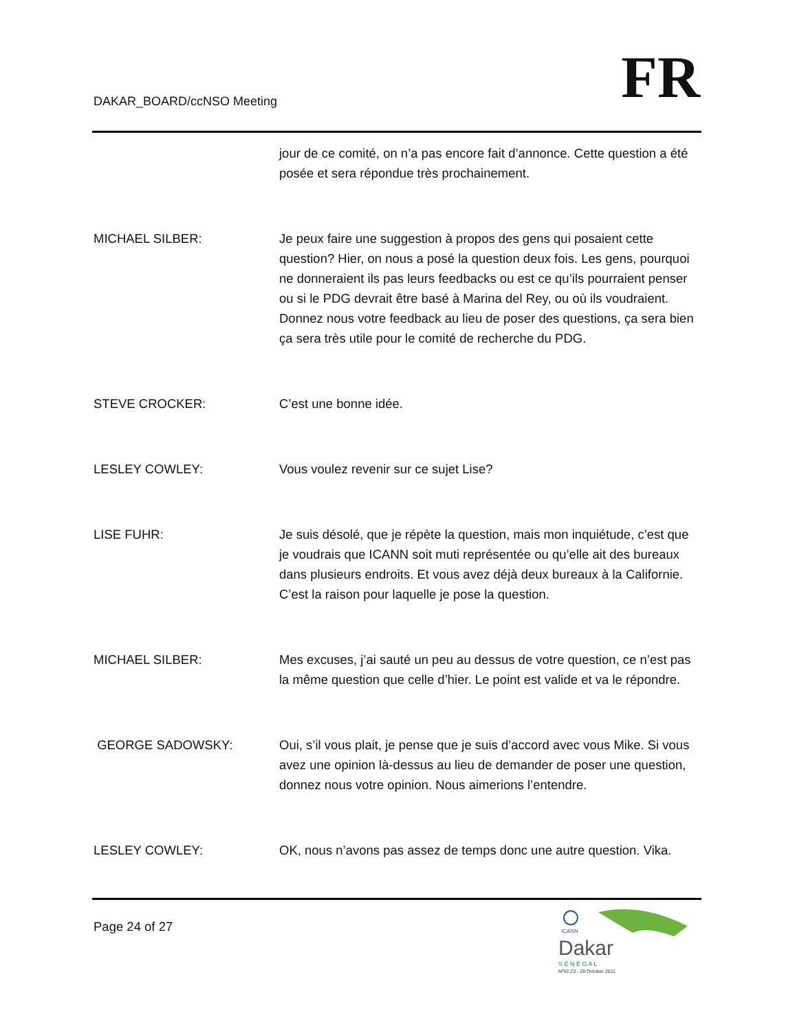DAKAR_BOARD/ccNSO Meeting FR
jour de ce comité, on n’a pas encore fait d’annonce. Cette question a été posée et sera répondue très prochainement.
MICHAEL SILBER: Je peux faire une suggestion à propos des gens qui posaient cette question? Hier, on nous a posé la question deux fois. Les gens, pourquoi ne donneraient ils pas leurs feedbacks ou est ce qu’ils pourraient penser ou si le PDG devrait être basé à Marina del Rey, ou où ils voudraient. Donnez nous votre feedback au lieu de poser des questions, ça sera bien ça sera très utile pour le comité de recherche du PDG.
STEVE CROCKER: C’est une bonne idée.
LESLEY COWLEY: Vous voulez revenir sur ce sujet Lise?
LISE FUHR: Je suis désolé, que je répète la question, mais mon inquiétude, c’est que je voudrais que ICANN soit muti représentée ou qu’elle ait des bureaux dans plusieurs endroits. Et vous avez déjà deux bureaux à la Californie. C’est la raison pour laquelle je pose la question.
MICHAEL SILBER: Mes excuses, j’ai sauté un peu au dessus de votre question, ce n’est pas la même question que celle d’hier. Le point est valide et va le répondre.
GEORGE SADOWSKY: Oui, s’il vous plait, je pense que je suis d’accord avec vous Mike. Si vous avez une opinion là-dessus au lieu de demander de poser une question, donnez nous votre opinion. Nous aimerions l’entendre.
LESLEY COWLEY: OK, nous n’avons pas assez de temps donc une autre question. Vika.
Page 24 of 27
ICANN
Dakar
S É N É G A L
Nº42 23 - 28 October 2011